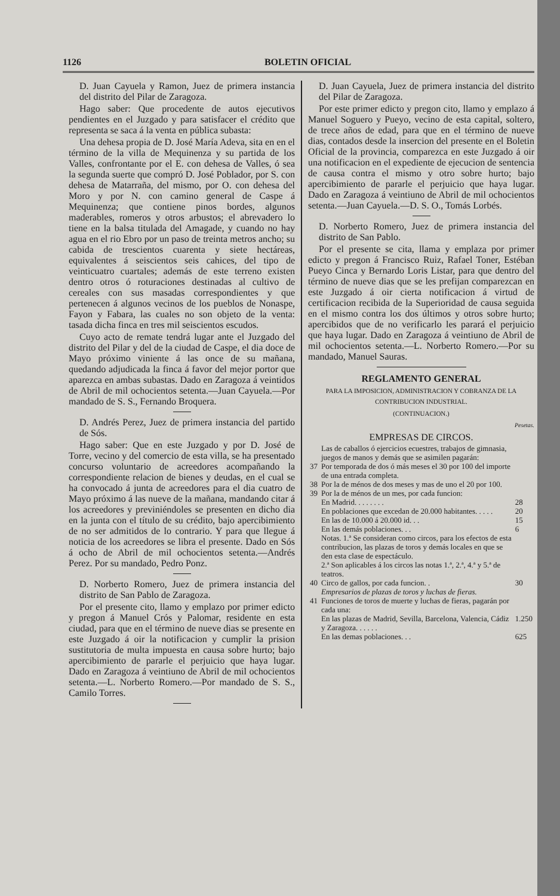1126 BOLETIN OFICIAL
D. Juan Cayuela y Ramon, Juez de primera instancia del distrito del Pilar de Zaragoza.
Hago saber: Que procedente de autos ejecutivos pendientes en el Juzgado y para satisfacer el crédito que representa se saca á la venta en pública subasta:
Una dehesa propia de D. José María Adeva, sita en en el término de la villa de Mequinenza y su partida de los Valles, confrontante por el E. con dehesa de Valles, ó sea la segunda suerte que compró D. José Poblador, por S. con dehesa de Matarraña, del mismo, por O. con dehesa del Moro y por N. con camino general de Caspe á Mequinenza; que contiene pinos bordes, algunos maderables, romeros y otros arbustos; el abrevadero lo tiene en la balsa titulada del Amagade, y cuando no hay agua en el rio Ebro por un paso de treinta metros ancho; su cabida de trescientos cuarenta y siete hectáreas, equivalentes á seiscientos seis cahices, del tipo de veinticuatro cuartales; además de este terreno existen dentro otros ó roturaciones destinadas al cultivo de cereales con sus masadas correspondientes y que pertenecen á algunos vecinos de los pueblos de Nonaspe, Fayon y Fabara, las cuales no son objeto de la venta: tasada dicha finca en tres mil seiscientos escudos.
Cuyo acto de remate tendrá lugar ante el Juzgado del distrito del Pilar y del de la ciudad de Caspe, el dia doce de Mayo próximo viniente á las once de su mañana, quedando adjudicada la finca á favor del mejor portor que aparezca en ambas subastas. Dado en Zaragoza á veintidos de Abril de mil ochocientos setenta.—Juan Cayuela.—Por mandado de S. S., Fernando Broquera.
D. Andrés Perez, Juez de primera instancia del partido de Sós.
Hago saber: Que en este Juzgado y por D. José de Torre, vecino y del comercio de esta villa, se ha presentado concurso voluntario de acreedores acompañando la correspondiente relacion de bienes y deudas, en el cual se ha convocado á junta de acreedores para el dia cuatro de Mayo próximo á las nueve de la mañana, mandando citar á los acreedores y previniéndoles se presenten en dicho dia en la junta con el título de su crédito, bajo apercibimiento de no ser admitidos de lo contrario. Y para que llegue á noticia de los acreedores se libra el presente. Dado en Sós á ocho de Abril de mil ochocientos setenta.—Andrés Perez. Por su mandado, Pedro Ponz.
D. Norberto Romero, Juez de primera instancia del distrito de San Pablo de Zaragoza.
Por el presente cito, llamo y emplazo por primer edicto y pregon á Manuel Crós y Palomar, residente en esta ciudad, para que en el término de nueve dias se presente en este Juzgado á oir la notificacion y cumplir la prision sustitutoria de multa impuesta en causa sobre hurto; bajo apercibimiento de pararle el perjuicio que haya lugar. Dado en Zaragoza á veintiuno de Abril de mil ochocientos setenta.—L. Norberto Romero.—Por mandado de S. S., Camilo Torres.
D. Juan Cayuela, Juez de primera instancia del distrito del Pilar de Zaragoza.
Por este primer edicto y pregon cito, llamo y emplazo á Manuel Soguero y Pueyo, vecino de esta capital, soltero, de trece años de edad, para que en el término de nueve dias, contados desde la insercion del presente en el Boletin Oficial de la provincia, comparezca en este Juzgado á oir una notificacion en el expediente de ejecucion de sentencia de causa contra el mismo y otro sobre hurto; bajo apercibimiento de pararle el perjuicio que haya lugar. Dado en Zaragoza á veintiuno de Abril de mil ochocientos setenta.—Juan Cayuela.—D. S. O., Tomás Lorbés.
D. Norberto Romero, Juez de primera instancia del distrito de San Pablo.
Por el presente se cita, llama y emplaza por primer edicto y pregon á Francisco Ruiz, Rafael Toner, Estéban Pueyo Cinca y Bernardo Loris Listar, para que dentro del término de nueve dias que se les prefijan comparezcan en este Juzgado á oir cierta notificacion á virtud de certificacion recibida de la Superioridad de causa seguida en el mismo contra los dos últimos y otros sobre hurto; apercibidos que de no verificarlo les parará el perjuicio que haya lugar. Dado en Zaragoza á veintiuno de Abril de mil ochocientos setenta.—L. Norberto Romero.—Por su mandado, Manuel Sauras.
REGLAMENTO GENERAL
PARA LA IMPOSICION, ADMINISTRACION Y COBRANZA DE LA CONTRIBUCION INDUSTRIAL.
(CONTINUACION.)
Pesetas.
EMPRESAS DE CIRCOS.
| | Las de caballos ó ejercicios ecuestres, trabajos de gimnasia, juegos de manos y demás que se asimilen pagarán: | |
| 37 | Por temporada de dos ó más meses el 30 por 100 del importe de una entrada completa. | |
| 38 | Por la de ménos de dos meses y mas de uno el 20 por 100. | |
| 39 | Por la de ménos de un mes, por cada funcion: | |
| | En Madrid. . . . . . . . | 28 |
| | En poblaciones que excedan de 20.000 habitantes. . . . . | 20 |
| | En las de 10.000 á 20.000 id. . . | 15 |
| | En las demás poblaciones. . . | 6 |
| | Notas. 1.ª Se consideran como circos, para los efectos de esta contribucion, las plazas de toros y demás locales en que se den esta clase de espectáculo. 2.ª Son aplicables á los circos las notas 1.ª, 2.ª, 4.ª y 5.ª de teatros. | |
| 40 | Circo de gallos, por cada funcion. . | 30 |
| | Empresarios de plazas de toros y luchas de fieras. | |
| 41 | Funciones de toros de muerte y luchas de fieras, pagarán por cada una: | |
| | En las plazas de Madrid, Sevilla, Barcelona, Valencia, Cádiz y Zaragoza. . . . . . | 1.250 |
| | En las demas poblaciones. . . | 625 |